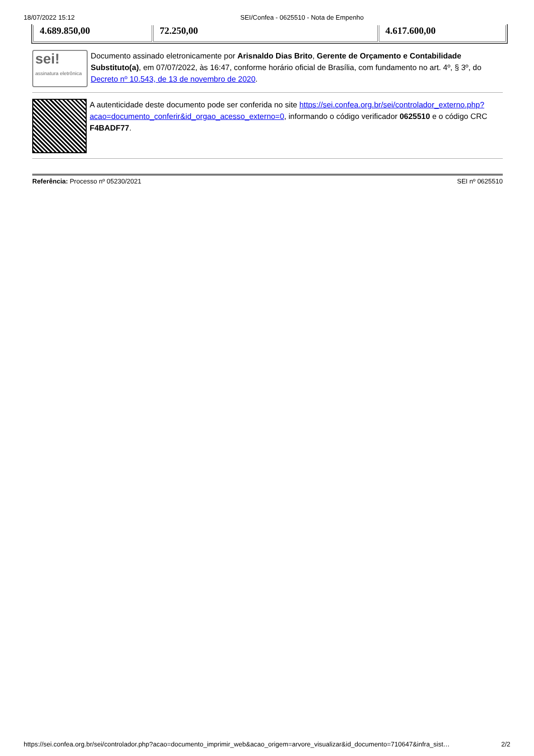18/07/2022 15:12 SEI/Confea - 0625510 - Nota de Empenho
| 4.689.850,00 | 72.250,00 | 4.617.600,00 |
sei!
assinatura eletrônica
Documento assinado eletronicamente por Arisnaldo Dias Brito, Gerente de Orçamento e Contabilidade Substituto(a), em 07/07/2022, às 16:47, conforme horário oficial de Brasília, com fundamento no art. 4º, § 3º, do Decreto nº 10.543, de 13 de novembro de 2020.
A autenticidade deste documento pode ser conferida no site https://sei.confea.org.br/sei/controlador_externo.php?acao=documento_conferir&id_orgao_acesso_externo=0, informando o código verificador 0625510 e o código CRC F4BADF77.
Referência: Processo nº 05230/2021 SEI nº 0625510
https://sei.confea.org.br/sei/controlador.php?acao=documento_imprimir_web&acao_origem=arvore_visualizar&id_documento=710647&infra_sist… 2/2